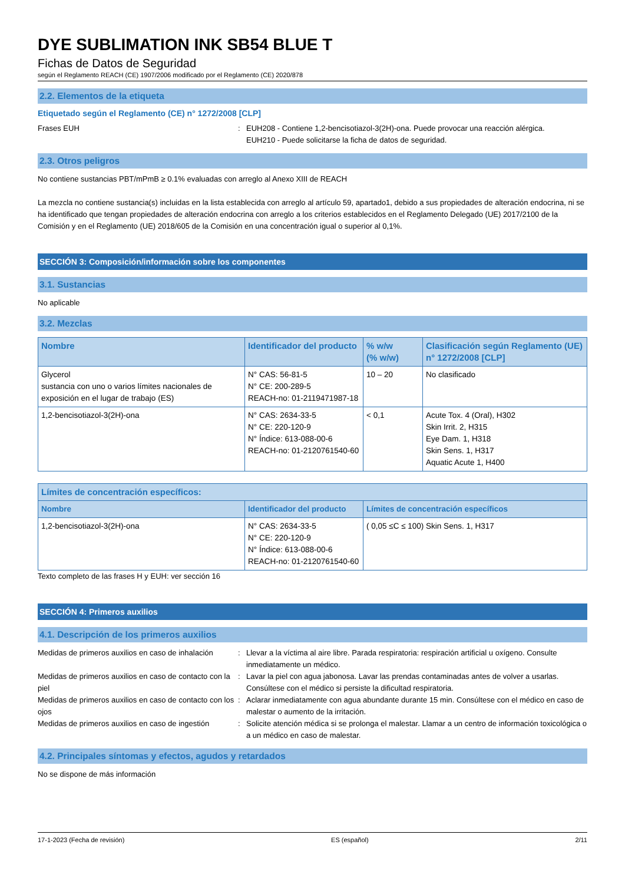DYE SUBLIMATION INK SB54 BLUE T
Fichas de Datos de Seguridad
según el Reglamento REACH (CE) 1907/2006 modificado por el Reglamento (CE) 2020/878
2.2. Elementos de la etiqueta
Etiquetado según el Reglamento (CE) n° 1272/2008 [CLP]
Frases EUH : EUH208 - Contiene 1,2-bencisotiazol-3(2H)-ona. Puede provocar una reacción alérgica.
EUH210 - Puede solicitarse la ficha de datos de seguridad.
2.3. Otros peligros
No contiene sustancias PBT/mPmB ≥ 0.1% evaluadas con arreglo al Anexo XIII de REACH
La mezcla no contiene sustancia(s) incluidas en la lista establecida con arreglo al artículo 59, apartado1, debido a sus propiedades de alteración endocrina, ni se ha identificado que tengan propiedades de alteración endocrina con arreglo a los criterios establecidos en el Reglamento Delegado (UE) 2017/2100 de la Comisión y en el Reglamento (UE) 2018/605 de la Comisión en una concentración igual o superior al 0,1%.
SECCIÓN 3: Composición/información sobre los componentes
3.1. Sustancias
No aplicable
3.2. Mezclas
| Nombre | Identificador del producto | % w/w (% w/w) | Clasificación según Reglamento (UE) n° 1272/2008 [CLP] |
| --- | --- | --- | --- |
| Glycerol sustancia con uno o varios límites nacionales de exposición en el lugar de trabajo (ES) | N° CAS: 56-81-5 N° CE: 200-289-5 REACH-no: 01-2119471987-18 | 10 – 20 | No clasificado |
| 1,2-bencisotiazol-3(2H)-ona | N° CAS: 2634-33-5 N° CE: 220-120-9 N° Índice: 613-088-00-6 REACH-no: 01-2120761540-60 | < 0,1 | Acute Tox. 4 (Oral), H302 Skin Irrit. 2, H315 Eye Dam. 1, H318 Skin Sens. 1, H317 Aquatic Acute 1, H400 |
| Límites de concentración específicos: | | |
| --- | --- | --- |
| Nombre | Identificador del producto | Límites de concentración específicos |
| 1,2-bencisotiazol-3(2H)-ona | N° CAS: 2634-33-5 N° CE: 220-120-9 N° Índice: 613-088-00-6 REACH-no: 01-2120761540-60 | ( 0,05 ≤C ≤ 100) Skin Sens. 1, H317 |
Texto completo de las frases H y EUH: ver sección 16
SECCIÓN 4: Primeros auxilios
4.1. Descripción de los primeros auxilios
Medidas de primeros auxilios en caso de inhalación
: Llevar a la víctima al aire libre. Parada respiratoria: respiración artificial u oxígeno. Consulte inmediatamente un médico.
Medidas de primeros auxilios en caso de contacto con la piel
: Lavar la piel con agua jabonosa. Lavar las prendas contaminadas antes de volver a usarlas. Consúltese con el médico si persiste la dificultad respiratoria.
Medidas de primeros auxilios en caso de contacto con los ojos
: Aclarar inmediatamente con agua abundante durante 15 min. Consúltese con el médico en caso de malestar o aumento de la irritación.
Medidas de primeros auxilios en caso de ingestión
: Solicite atención médica si se prolonga el malestar. Llamar a un centro de información toxicológica o a un médico en caso de malestar.
4.2. Principales síntomas y efectos, agudos y retardados
No se dispone de más información
17-1-2023 (Fecha de revisión) ES (español) 2/11